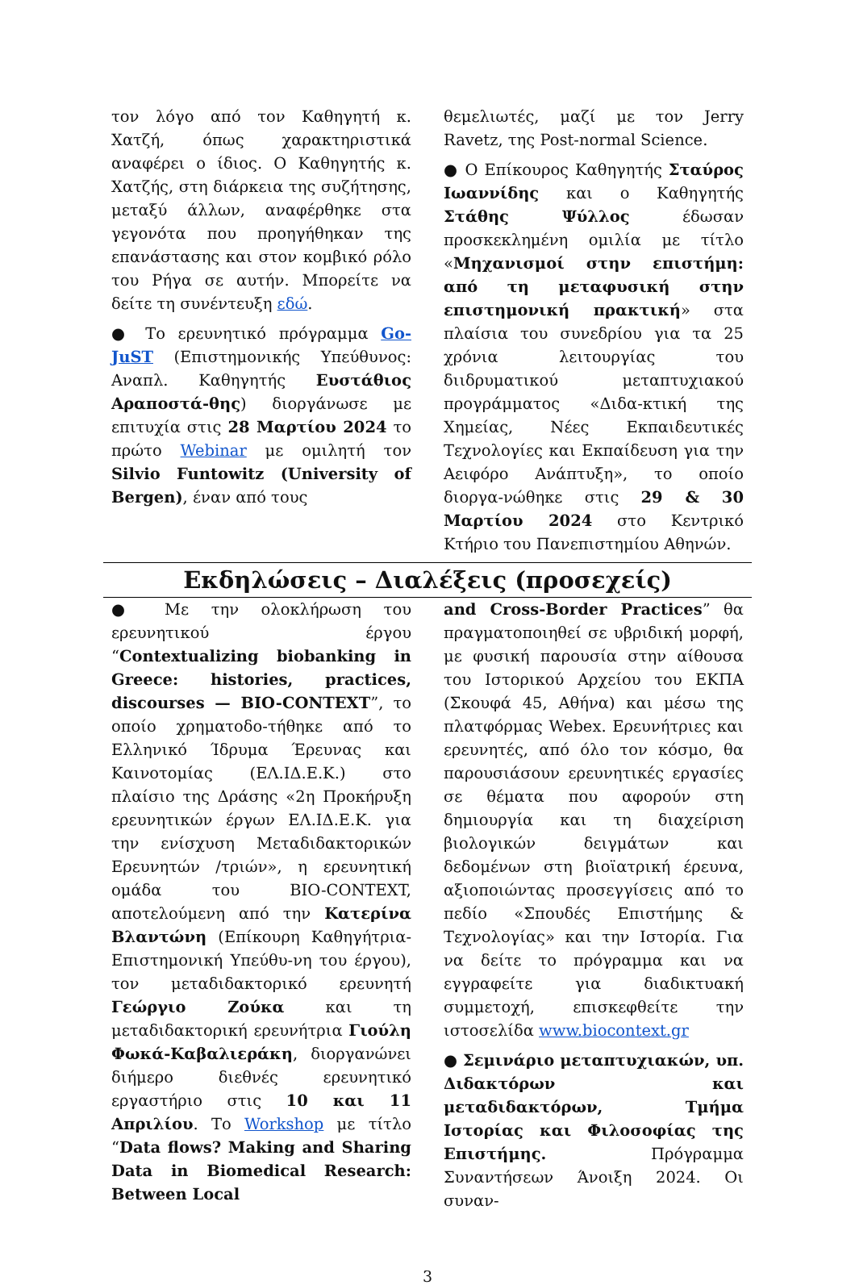τον λόγο από τον Καθηγητή κ. Χατζή, όπως χαρακτηριστικά αναφέρει ο ίδιος. Ο Καθηγητής κ. Χατζής, στη διάρκεια της συζήτησης, μεταξύ άλλων, αναφέρθηκε στα γεγονότα που προηγήθηκαν της επανάστασης και στον κομβικό ρόλο του Ρήγα σε αυτήν. Μπορείτε να δείτε τη συνέντευξη εδώ.
● Το ερευνητικό πρόγραμμα Go-JuST (Επιστημονικής Υπεύθυνος: Αναπλ. Καθηγητής Ευστάθιος Αραποστά-θης) διοργάνωσε με επιτυχία στις 28 Μαρτίου 2024 το πρώτο Webinar με ομιλητή τον Silvio Funtowitz (University of Bergen), έναν από τους
θεμελιωτές, μαζί με τον Jerry Ravetz, της Post-normal Science.
● Ο Επίκουρος Καθηγητής Σταύρος Ιωαννίδης και ο Καθηγητής Στάθης Ψύλλος έδωσαν προσκεκλημένη ομιλία με τίτλο «Μηχανισμοί στην επιστήμη: από τη μεταφυσική στην επιστημονική πρακτική» στα πλαίσια του συνεδρίου για τα 25 χρόνια λειτουργίας του διιδρυματικού μεταπτυχιακού προγράμματος «Διδα-κτική της Χημείας, Νέες Εκπαιδευτικές Τεχνολογίες και Εκπαίδευση για την Αειφόρο Ανάπτυξη», το οποίο διοργα-νώθηκε στις 29 & 30 Μαρτίου 2024 στο Κεντρικό Κτήριο του Πανεπιστημίου Αθηνών.
Εκδηλώσεις – Διαλέξεις (προσεχείς)
● Με την ολοκλήρωση του ερευνητικού έργου “Contextualizing biobanking in Greece: histories, practices, discourses — BIO-CONTEXT”, το οποίο χρηματοδο-τήθηκε από το Ελληνικό Ίδρυμα Έρευνας και Καινοτομίας (ΕΛ.ΙΔ.Ε.Κ.) στο πλαίσιο της Δράσης «2η Προκήρυξη ερευνητικών έργων ΕΛ.ΙΔ.Ε.Κ. για την ενίσχυση Μεταδιδακτορικών Ερευνητών /τριών», η ερευνητική ομάδα του BIO-CONTEXT, αποτελούμενη από την Κατερίνα Βλαντώνη (Επίκουρη Καθηγήτρια-Επιστημονική Υπεύθυ-νη του έργου), τον μεταδιδακτορικό ερευνητή Γεώργιο Ζούκα και τη μεταδιδακτορική ερευνήτρια Γιούλη Φωκά-Καβαλιεράκη, διοργανώνει διήμερο διεθνές ερευνητικό εργαστήριο στις 10 και 11 Απριλίου. Το Workshop με τίτλο “Data flows? Making and Sharing Data in Biomedical Research: Between Local
and Cross-Border Practices” θα πραγματοποιηθεί σε υβριδική μορφή, με φυσική παρουσία στην αίθουσα του Ιστορικού Αρχείου του ΕΚΠΑ (Σκουφά 45, Αθήνα) και μέσω της πλατφόρμας Webex. Ερευνήτριες και ερευνητές, από όλο τον κόσμο, θα παρουσιάσουν ερευνητικές εργασίες σε θέματα που αφορούν στη δημιουργία και τη διαχείριση βιολογικών δειγμάτων και δεδομένων στη βιοϊατρική έρευνα, αξιοποιώντας προσεγγίσεις από το πεδίο «Σπουδές Επιστήμης & Τεχνολογίας» και την Ιστορία. Για να δείτε το πρόγραμμα και να εγγραφείτε για διαδικτυακή συμμετοχή, επισκεφθείτε την ιστοσελίδα www.biocontext.gr
● Σεμινάριο μεταπτυχιακών, υπ. Διδακτόρων και μεταδιδακτόρων, Τμήμα Ιστορίας και Φιλοσοφίας της Επιστήμης. Πρόγραμμα Συναντήσεων Άνοιξη 2024. Οι συναν-
3